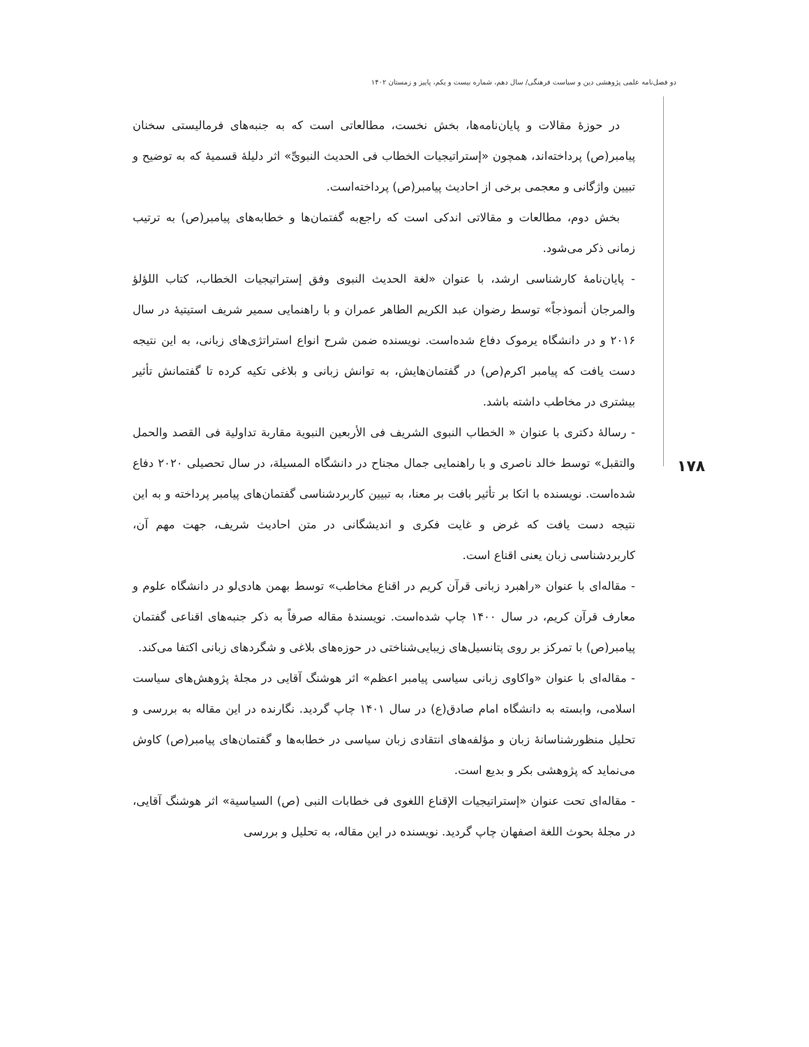دو فصل‌نامه علمی پژوهشی دین و سیاست فرهنگی/ سال دهم، شماره بیست و یکم، پاییز و زمستان ۱۴۰۲
۱۷۸
در حوزهٔ مقالات و پایان‌نامه‌ها، بخش نخست، مطالعاتی است که به جنبه‌های فرمالیستی سخنان پیامبر(ص) پرداخته‌اند، همچون «إستراتیجیات الخطاب فی الحدیث النبویِّ» اثر دلیلهٔ قسمیهٔ که به توضیح و تبیین واژگانی و معجمی برخی از احادیث پیامبر(ص) پرداخته‌است.
بخش دوم، مطالعات و مقالاتی اندکی است که راجع‌به گفتمان‌ها و خطابه‌های پیامبر(ص) به ترتیب زمانی ذکر می‌شود.
- پایان‌نامهٔ کارشناسی ارشد، با عنوان «لغة الحدیث النبوی وفق إستراتیجیات الخطاب، کتاب اللؤلؤ والمرجان أنموذجاً» توسط رضوان عبد الکریم الطاهر عمران و با راهنمایی سمیر شریف استیتیهٔ در سال ۲۰۱۶ و در دانشگاه یرموک دفاع شده‌است. نویسنده ضمن شرح انواع استراتژی‌های زبانی، به این نتیجه دست یافت که پیامبر اکرم(ص) در گفتمان‌هایش، به توانش زبانی و بلاغی تکیه کرده تا گفتمانش تأثیر بیشتری در مخاطب داشته باشد.
- رسالهٔ دکتری با عنوان « الخطاب النبوی الشریف فی الأربعین النبویة مقاربة تداولیة فی القصد والحمل والتقبل» توسط خالد ناصری و با راهنمایی جمال مجناح در دانشگاه المسیلة، در سال تحصیلی ۲۰۲۰ دفاع شده‌است. نویسنده با اتکا بر تأثیر بافت بر معنا، به تبیین کاربردشناسی گفتمان‌های پیامبر پرداخته و به این نتیجه دست یافت که غرض و غایت فکری و اندیشگانی در متن احادیث شریف، جهت مهم آن، کاربردشناسی زبان یعنی اقناع است.
- مقاله‌ای با عنوان «راهبرد زبانی قرآن کریم در اقناع مخاطب» توسط بهمن هادی‌لو در دانشگاه علوم و معارف قرآن کریم، در سال ۱۴۰۰ چاپ شده‌است. نویسندهٔ مقاله صرفاً به ذکر جنبه‌های اقناعی گفتمان پیامبر(ص) با تمرکز بر روی پتانسیل‌های زیبایی‌شناختی در حوزه‌های بلاغی و شگردهای زبانی اکتفا می‌کند.
- مقاله‌ای با عنوان «واکاوی زبانی سیاسی پیامبر اعظم» اثر هوشنگ آقایی در مجلهٔ پژوهش‌های سیاست اسلامی، وابسته به دانشگاه امام صادق(ع) در سال ۱۴۰۱ چاپ گردید. نگارنده در این مقاله به بررسی و تحلیل منظورشناسانهٔ زبان و مؤلفه‌های انتقادی زبان سیاسی در خطابه‌ها و گفتمان‌های پیامبر(ص) کاوش می‌نماید که پژوهشی بکر و بدیع است.
- مقاله‌ای تحت عنوان «إستراتیجیات الإقناع اللغوی فی خطابات النبی (ص) السیاسیة» اثر هوشنگ آقایی، در مجلهٔ بحوث اللغة اصفهان چاپ گردید. نویسنده در این مقاله، به تحلیل و بررسی